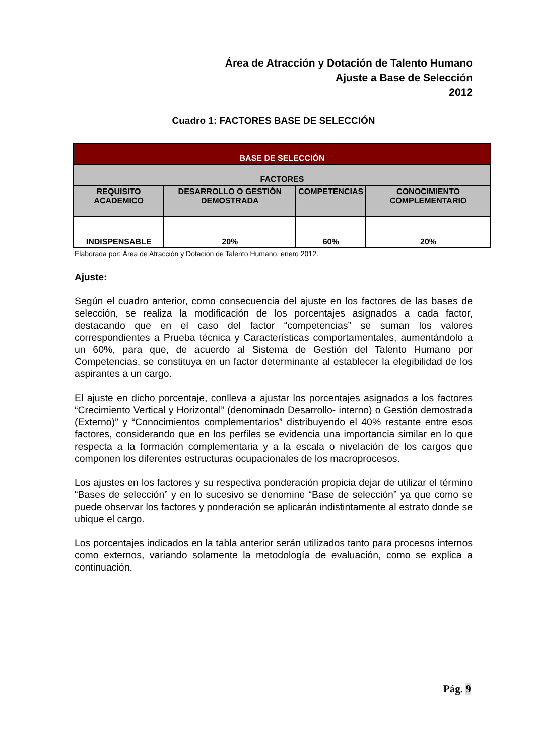Área de Atracción y Dotación de Talento Humano
Ajuste a Base de Selección
2012
Cuadro 1: FACTORES BASE DE SELECCIÓN
| BASE DE SELECCIÓN | | | |
| --- | --- | --- | --- |
| FACTORES | | | |
| REQUISITO ACADEMICO | DESARROLLO O GESTIÓN DEMOSTRADA | COMPETENCIAS | CONOCIMIENTO COMPLEMENTARIO |
| INDISPENSABLE | 20% | 60% | 20% |
Elaborada por: Área de Atracción y Dotación de Talento Humano, enero 2012.
Ajuste:
Según el cuadro anterior, como consecuencia del ajuste en los factores de las bases de selección, se realiza la modificación de los porcentajes asignados a cada factor, destacando que en el caso del factor “competencias” se suman los valores correspondientes a Prueba técnica y Características comportamentales, aumentándolo a un 60%, para que, de acuerdo al Sistema de Gestión del Talento Humano por Competencias, se constituya en un factor determinante al establecer la elegibilidad de los aspirantes a un cargo.
El ajuste en dicho porcentaje, conlleva a ajustar los porcentajes asignados a los factores “Crecimiento Vertical y Horizontal” (denominado Desarrollo- interno) o Gestión demostrada (Externo)” y “Conocimientos complementarios” distribuyendo el 40% restante entre esos factores, considerando que en los perfiles se evidencia una importancia similar en lo que respecta a la formación complementaria y a la escala o nivelación de los cargos que componen los diferentes estructuras ocupacionales de los macroprocesos.
Los ajustes en los factores y su respectiva ponderación propicia dejar de utilizar el término “Bases de selección” y en lo sucesivo se denomine “Base de selección” ya que como se puede observar los factores y ponderación se aplicarán indistintamente al estrato donde se ubique el cargo.
Los porcentajes indicados en la tabla anterior serán utilizados tanto para procesos internos como externos, variando solamente la metodología de evaluación, como se explica a continuación.
Pág. 9